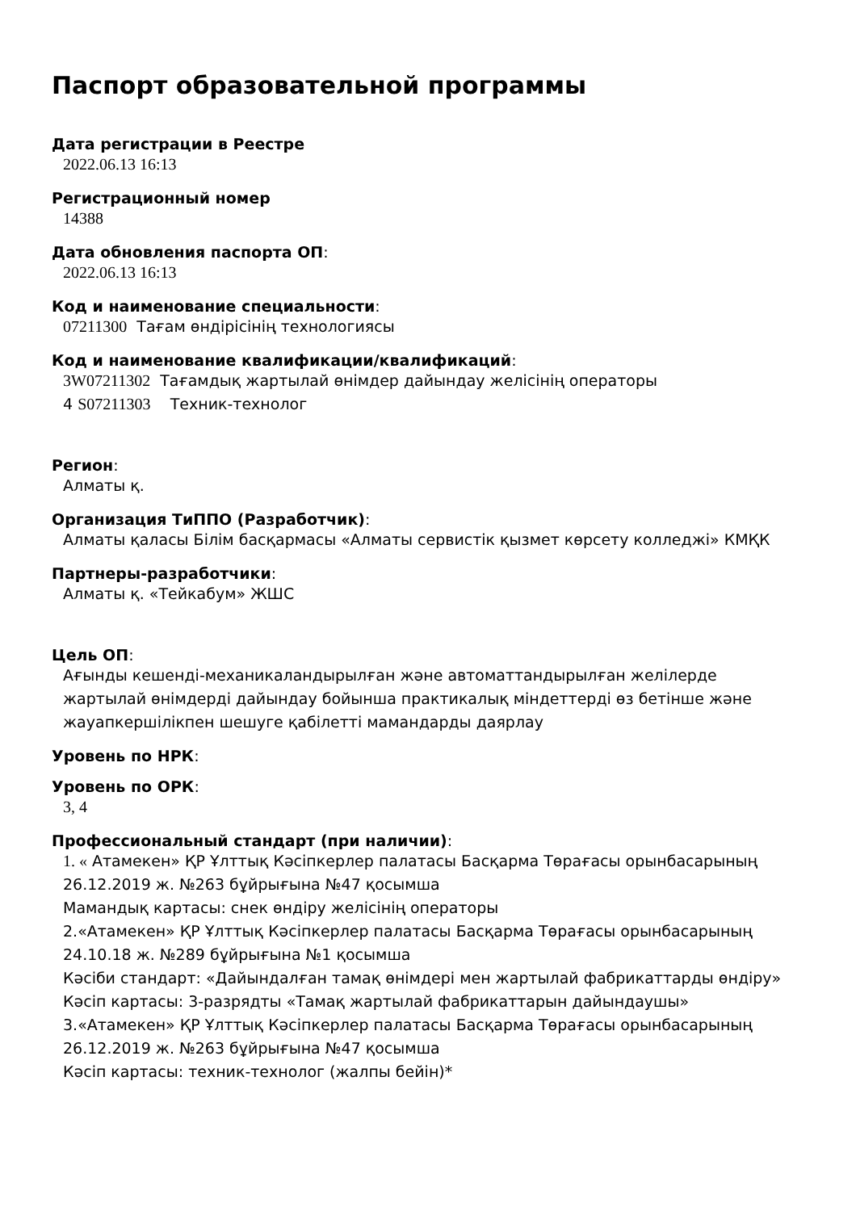Паспорт образовательной программы
Дата регистрации в Реестре
2022.06.13 16:13
Регистрационный номер
14388
Дата обновления паспорта ОП:
2022.06.13 16:13
Код и наименование специальности:
07211300 Тағам өндірісінің технологиясы
Код и наименование квалификации/квалификаций:
3W07211302 Тағамдық жартылай өнімдер дайындау желісінің операторы
4 S07211303 Техник-технолог
Регион:
Алматы қ.
Организация ТиППО (Разработчик):
Алматы қаласы Білім басқармасы «Алматы сервистік қызмет көрсету колледжі» КМҚК
Партнеры-разработчики:
Алматы қ. «Тейкабум» ЖШС
Цель ОП:
Ағынды кешенді-механикаландырылған және автоматтандырылған желілерде жартылай өнімдерді дайындау бойынша практикалық міндеттерді өз бетінше және жауапкершілікпен шешуге қабілетті мамандарды даярлау
Уровень по НРК:
Уровень по ОРК:
3, 4
Профессиональный стандарт (при наличии):
1. « Атамекен» ҚР Ұлттық Кәсіпкерлер палатасы Басқарма Төрағасы орынбасарының 26.12.2019 ж. №263 бұйрығына №47 қосымша
Мамандық картасы: снек өндіру желісінің операторы
2.«Атамекен» ҚР Ұлттық Кәсіпкерлер палатасы Басқарма Төрағасы орынбасарының 24.10.18 ж. №289 бұйрығына №1 қосымша
Кәсіби стандарт: «Дайындалған тамақ өнімдері мен жартылай фабрикаттарды өндіру»
Кәсіп картасы: 3-разрядты «Тамақ жартылай фабрикаттарын дайындаушы»
3.«Атамекен» ҚР Ұлттық Кәсіпкерлер палатасы Басқарма Төрағасы орынбасарының 26.12.2019 ж. №263 бұйрығына №47 қосымша
Кәсіп картасы: техник-технолог (жалпы бейін)*